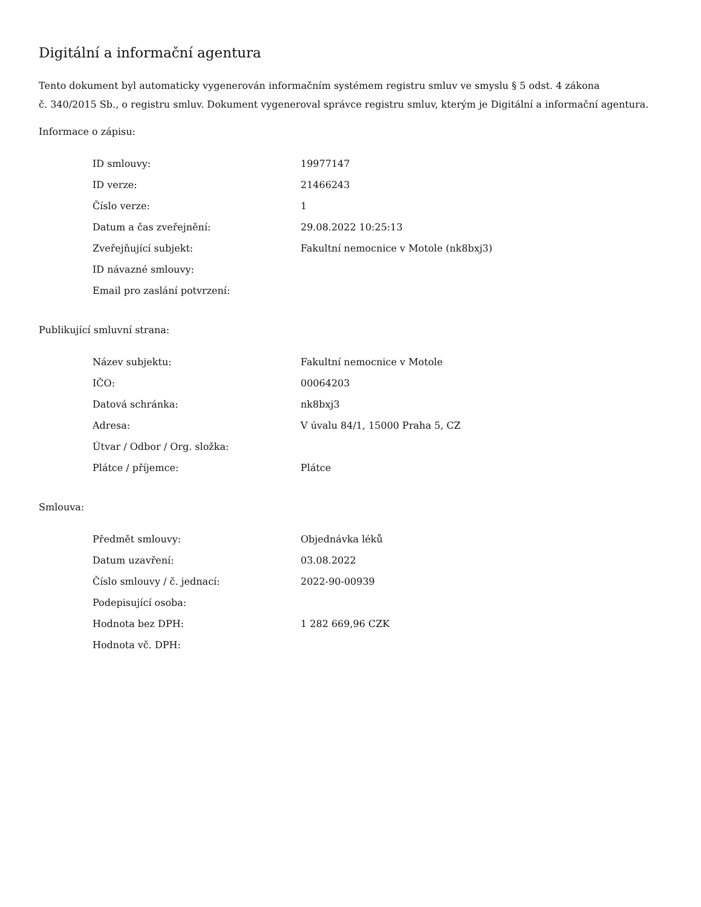Digitální a informační agentura
Tento dokument byl automaticky vygenerován informačním systémem registru smluv ve smyslu § 5 odst. 4 zákona
č. 340/2015 Sb., o registru smluv. Dokument vygeneroval správce registru smluv, kterým je Digitální a informační agentura.
Informace o zápisu:
| ID smlouvy: | 19977147 |
| ID verze: | 21466243 |
| Číslo verze: | 1 |
| Datum a čas zveřejnění: | 29.08.2022 10:25:13 |
| Zveřejňující subjekt: | Fakultní nemocnice v Motole (nk8bxj3) |
| ID návazné smlouvy: | |
| Email pro zaslání potvrzení: | |
Publikující smluvní strana:
| Název subjektu: | Fakultní nemocnice v Motole |
| IČO: | 00064203 |
| Datová schránka: | nk8bxj3 |
| Adresa: | V úvalu 84/1, 15000 Praha 5, CZ |
| Útvar / Odbor / Org. složka: | |
| Plátce / příjemce: | Plátce |
Smlouva:
| Předmět smlouvy: | Objednávka léků |
| Datum uzavření: | 03.08.2022 |
| Číslo smlouvy / č. jednací: | 2022-90-00939 |
| Podepisující osoba: | |
| Hodnota bez DPH: | 1 282 669,96 CZK |
| Hodnota vč. DPH: | |